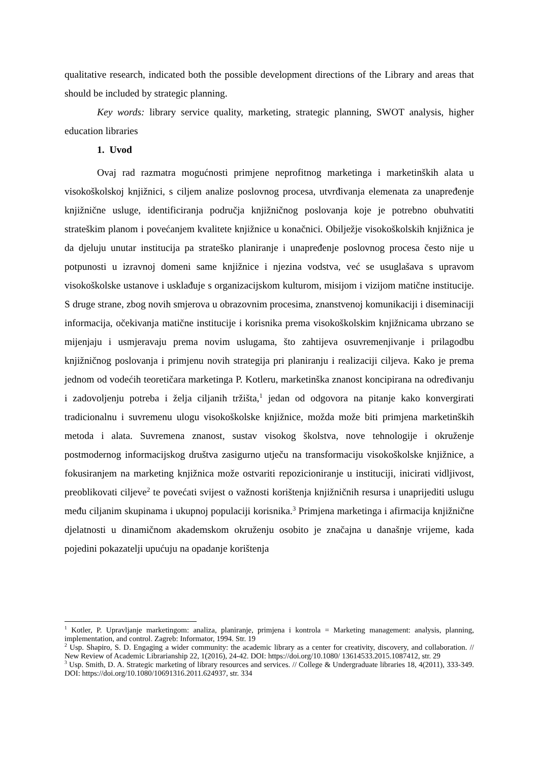qualitative research, indicated both the possible development directions of the Library and areas that should be included by strategic planning.
Key words: library service quality, marketing, strategic planning, SWOT analysis, higher education libraries
1. Uvod
Ovaj rad razmatra mogućnosti primjene neprofitnog marketinga i marketinških alata u visokoškolskoj knjižnici, s ciljem analize poslovnog procesa, utvrđivanja elemenata za unapređenje knjižnične usluge, identificiranja područja knjižničnog poslovanja koje je potrebno obuhvatiti strateškim planom i povećanjem kvalitete knjižnice u konačnici. Obilježje visokoškolskih knjižnica je da djeluju unutar institucija pa strateško planiranje i unapređenje poslovnog procesa često nije u potpunosti u izravnoj domeni same knjižnice i njezina vodstva, već se usuglašava s upravom visokoškolske ustanove i usklađuje s organizacijskom kulturom, misijom i vizijom matične institucije. S druge strane, zbog novih smjerova u obrazovnim procesima, znanstvenoj komunikaciji i diseminaciji informacija, očekivanja matične institucije i korisnika prema visokoškolskim knjižnicama ubrzano se mijenjaju i usmjeravaju prema novim uslugama, što zahtijeva osuvremenjivanje i prilagodbu knjižničnog poslovanja i primjenu novih strategija pri planiranju i realizaciji ciljeva. Kako je prema jednom od vodećih teoretičara marketinga P. Kotleru, marketinška znanost koncipirana na određivanju i zadovoljenju potreba i želja ciljanih tržišta,<sup>1</sup> jedan od odgovora na pitanje kako konvergirati tradicionalnu i suvremenu ulogu visokoškolske knjižnice, možda može biti primjena marketinških metoda i alata. Suvremena znanost, sustav visokog školstva, nove tehnologije i okruženje postmodernog informacijskog društva zasigurno utječu na transformaciju visokoškolske knjižnice, a fokusiranjem na marketing knjižnica može ostvariti repozicioniranje u instituciji, inicirati vidljivost, preoblikovati ciljeve<sup>2</sup> te povećati svijest o važnosti korištenja knjižničnih resursa i unaprijediti uslugu među ciljanim skupinama i ukupnoj populaciji korisnika.<sup>3</sup> Primjena marketinga i afirmacija knjižnične djelatnosti u dinamičnom akademskom okruženju osobito je značajna u današnje vrijeme, kada pojedini pokazatelji upućuju na opadanje korištenja
<sup>1</sup> Kotler, P. Upravljanje marketingom: analiza, planiranje, primjena i kontrola = Marketing management: analysis, planning, implementation, and control. Zagreb: Informator, 1994. Str. 19
<sup>2</sup> Usp. Shapiro, S. D. Engaging a wider community: the academic library as a center for creativity, discovery, and collaboration. // New Review of Academic Librarianship 22, 1(2016), 24-42. DOI: https://doi.org/10.1080/ 13614533.2015.1087412, str. 29
<sup>3</sup> Usp. Smith, D. A. Strategic marketing of library resources and services. // College & Undergraduate libraries 18, 4(2011), 333-349. DOI: https://doi.org/10.1080/10691316.2011.624937, str. 334